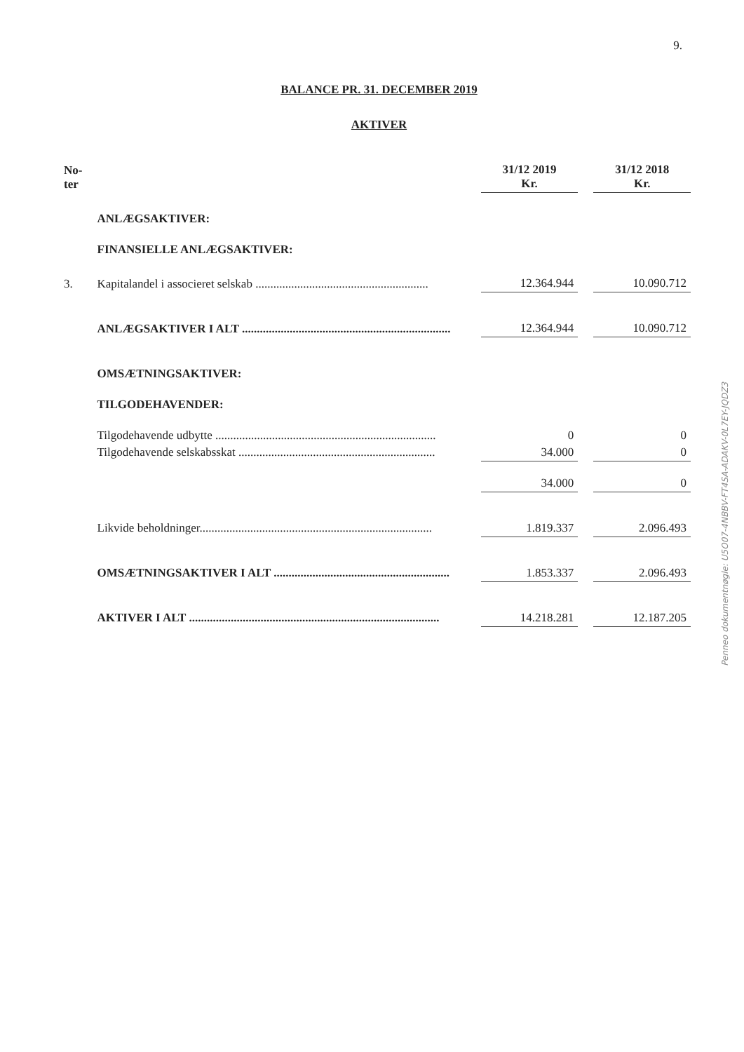9.
BALANCE PR. 31. DECEMBER 2019
AKTIVER
| No- ter | | 31/12 2019 Kr. | | 31/12 2018 Kr. |
| --- | --- | --- | --- | --- |
| | ANLÆGSAKTIVER: | | | |
| | FINANSIELLE ANLÆGSAKTIVER: | | | |
| 3. | Kapitalandel i associeret selskab .......................................................... | 12.364.944 | | 10.090.712 |
| | ANLÆGSAKTIVER I ALT ...................................................................... | 12.364.944 | | 10.090.712 |
| | OMSÆTNINGSAKTIVER: | | | |
| | TILGODEHAVENDER: | | | |
| | Tilgodehavende udbytte .......................................................................... | 0 | | 0 |
| | Tilgodehavende selskabsskat .................................................................. | 34.000 | | 0 |
| | | 34.000 | | 0 |
| | Likvide beholdninger.............................................................................. | 1.819.337 | | 2.096.493 |
| | OMSÆTNINGSAKTIVER I ALT ........................................................... | 1.853.337 | | 2.096.493 |
| | AKTIVER I ALT .................................................................................... | 14.218.281 | | 12.187.205 |
Penneo dokumentnøgle: U5O07-4NBBV-FT4SA-ADAKV-0L7EY-JQDZ3